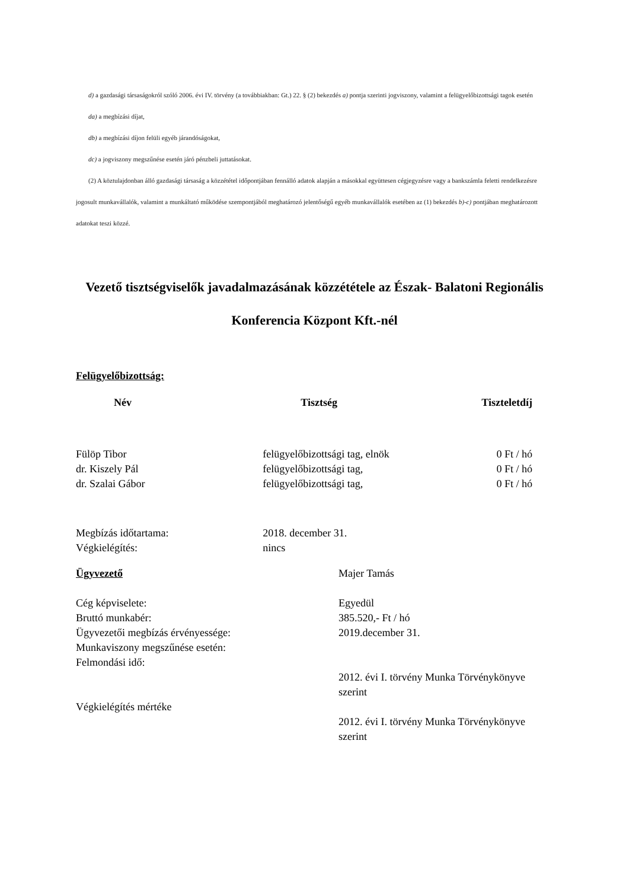d) a gazdasági társaságokról szóló 2006. évi IV. törvény (a továbbiakban: Gt.) 22. § (2) bekezdés a) pontja szerinti jogviszony, valamint a felügyelőbizottsági tagok esetén
da) a megbízási díjat,
db) a megbízási díjon felüli egyéb járandóságokat,
dc) a jogviszony megszűnése esetén járó pénzbeli juttatásokat.
(2) A köztulajdonban álló gazdasági társaság a közzététel időpontjában fennálló adatok alapján a másokkal együttesen cégjegyzésre vagy a bankszámla feletti rendelkezésre jogosult munkavállalók, valamint a munkáltató működése szempontjából meghatározó jelentőségű egyéb munkavállalók esetében az (1) bekezdés b)-c) pontjában meghatározott adatokat teszi közzé.
Vezető tisztségviselők javadalmazásának közzététele az Észak- Balatoni Regionális Konferencia Központ Kft.-nél
Felügyelőbizottság:
| Név | Tisztség | Tiszteletdíj |
| --- | --- | --- |
| Fülöp Tibor | felügyelőbizottsági tag, elnök | 0 Ft / hó |
| dr. Kiszely Pál | felügyelőbizottsági tag, | 0 Ft / hó |
| dr. Szalai Gábor | felügyelőbizottsági tag, | 0 Ft / hó |
| Megbízás időtartama: | 2018. december 31. | |
| Végkielégítés: | nincs | |
| Ügyvezető | Majer Tamás |
| Cég képviselete: | Egyedül |
| Bruttó munkabér: | 385.520,- Ft / hó |
| Ügyvezetői megbízás érvényessége: | 2019.december 31. |
| Munkaviszony megszűnése esetén: | |
| Felmondási idő: | 2012. évi I. törvény Munka Törvénykönyve szerint |
| Végkielégítés mértéke | 2012. évi I. törvény Munka Törvénykönyve szerint |